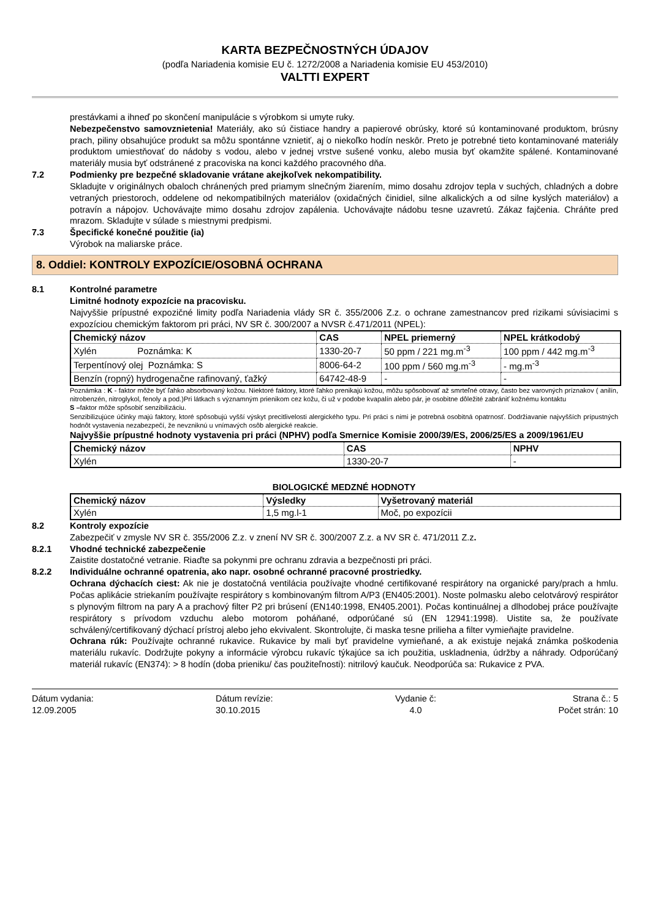KARTA BEZPEČNOSTNÝCH ÚDAJOV
(podľa Nariadenia komisie EU č. 1272/2008 a Nariadenia komisie EU 453/2010)
VALTTI EXPERT
prestávkami a ihneď po skončení manipulácie s výrobkom si umyte ruky.
Nebezpečenstvo samovznietenia! Materiály, ako sú čistiace handry a papierové obrúsky, ktoré sú kontaminované produktom, brúsny prach, piliny obsahujúce produkt sa môžu spontánne vznietiť, aj o niekoľko hodín neskôr. Preto je potrebné tieto kontaminované materiály produktom umiestňovať do nádoby s vodou, alebo v jednej vrstve sušené vonku, alebo musia byť okamžite spálené. Kontaminované materiály musia byť odstránené z pracoviska na konci každého pracovného dňa.
7.2 Podmienky pre bezpečné skladovanie vrátane akejkoľvek nekompatibility.
Skladujte v originálnych obaloch chránených pred priamym slnečným žiarením, mimo dosahu zdrojov tepla v suchých, chladných a dobre vetraných priestoroch, oddelene od nekompatibilných materiálov (oxidačných činidiel, silne alkalických a od silne kyslých materiálov) a potravín a nápojov. Uchovávajte mimo dosahu zdrojov zapálenia. Uchovávajte nádobu tesne uzavretú. Zákaz fajčenia. Chráňte pred mrazom. Skladujte v súlade s miestnymi predpismi.
7.3 Špecifické konečné použitie (ia)
Výrobok na maliarske práce.
8. Oddiel: KONTROLY EXPOZÍCIE/OSOBNÁ OCHRANA
8.1 Kontrolné parametre
Limitné hodnoty expozície na pracovisku.
Najvyššie prípustné expozičné limity podľa Nariadenia vlády SR č. 355/2006 Z.z. o ochrane zamestnancov pred rizikami súvisiacimi s expozíciou chemickým faktorom pri práci, NV SR č. 300/2007 a NVSR č.471/2011 (NPEL):
| Chemický názov | CAS | NPEL priemerný | NPEL krátkodobý |
| --- | --- | --- | --- |
| Xylén Poznámka: K | 1330-20-7 | 50 ppm / 221 mg.m<sup>-3</sup> | 100 ppm / 442 mg.m<sup>-3</sup> |
| Terpentínový olej Poznámka: S | 8006-64-2 | 100 ppm / 560 mg.m<sup>-3</sup> | - mg.m<sup>-3</sup> |
| Benzín (ropný) hydrogenačne rafinovaný, ťažký | 64742-48-9 | - | - |
Poznámka : K - faktor môže byť ľahko absorbovaný kožou. Niektoré faktory, ktoré ľahko prenikajú kožou, môžu spôsobovať až smrteľné otravy, často bez varovných príznakov ( anilín, nitrobenzén, nitroglykol, fenoly a pod.)Pri látkach s významným prienikom cez kožu, či už v podobe kvapalín alebo pár, je osobitne dôležité zabrániť kožnému kontaktu
S –faktor môže spôsobiť senzibilizáciu.
Senzibilizujúce účinky majú faktory, ktoré spôsobujú vyšší výskyt precitlivelosti alergického typu. Pri práci s nimi je potrebná osobitná opatrnosť. Dodržiavanie najvyšších prípustných hodnôt vystavenia nezabezpečí, že nevzniknú u vnímavých osôb alergické reakcie.
Najvyššie prípustné hodnoty vystavenia pri práci (NPHV) podľa Smernice Komisie 2000/39/ES, 2006/25/ES a 2009/1961/EU
| Chemický názov | CAS | NPHV |
| --- | --- | --- |
| Xylén | 1330-20-7 | - |
BIOLOGICKÉ MEDZNÉ HODNOTY
| Chemický názov | Výsledky | Vyšetrovaný materiál |
| --- | --- | --- |
| Xylén | 1,5 mg.l-1 | Moč, po expozícii |
8.2 Kontroly expozície
Zabezpečiť v zmysle NV SR č. 355/2006 Z.z. v znení NV SR č. 300/2007 Z.z. a NV SR č. 471/2011 Z.z.
8.2.1 Vhodné technické zabezpečenie
Zaistite dostatočné vetranie. Riaďte sa pokynmi pre ochranu zdravia a bezpečnosti pri práci.
8.2.2 Individuálne ochranné opatrenia, ako napr. osobné ochranné pracovné prostriedky.
Ochrana dýchacích ciest: Ak nie je dostatočná ventilácia používajte vhodné certifikované respirátory na organické pary/prach a hmlu. Počas aplikácie striekaním používajte respirátory s kombinovaným filtrom A/P3 (EN405:2001). Noste polmasku alebo celotvárový respirátor s plynovým filtrom na pary A a prachový filter P2 pri brúsení (EN140:1998, EN405.2001). Počas kontinuálnej a dlhodobej práce používajte respirátory s prívodom vzduchu alebo motorom poháňané, odporúčané sú (EN 12941:1998). Uistite sa, že používate schválený/certifikovaný dýchací prístroj alebo jeho ekvivalent. Skontrolujte, či maska tesne prilieha a filter vymieňajte pravidelne.
Ochrana rúk: Používajte ochranné rukavice. Rukavice by mali byť pravidelne vymieňané, a ak existuje nejaká známka poškodenia materiálu rukavíc. Dodržujte pokyny a informácie výrobcu rukavíc týkajúce sa ich použitia, uskladnenia, údržby a náhrady. Odporúčaný materiál rukavíc (EN374): > 8 hodín (doba prieniku/ čas použiteľnosti): nitrilový kaučuk. Neodporúča sa: Rukavice z PVA.
Dátum vydania:
12.09.2005
Dátum revízie:
30.10.2015
Vydanie č:
4.0
Strana č.: 5
Počet strán: 10